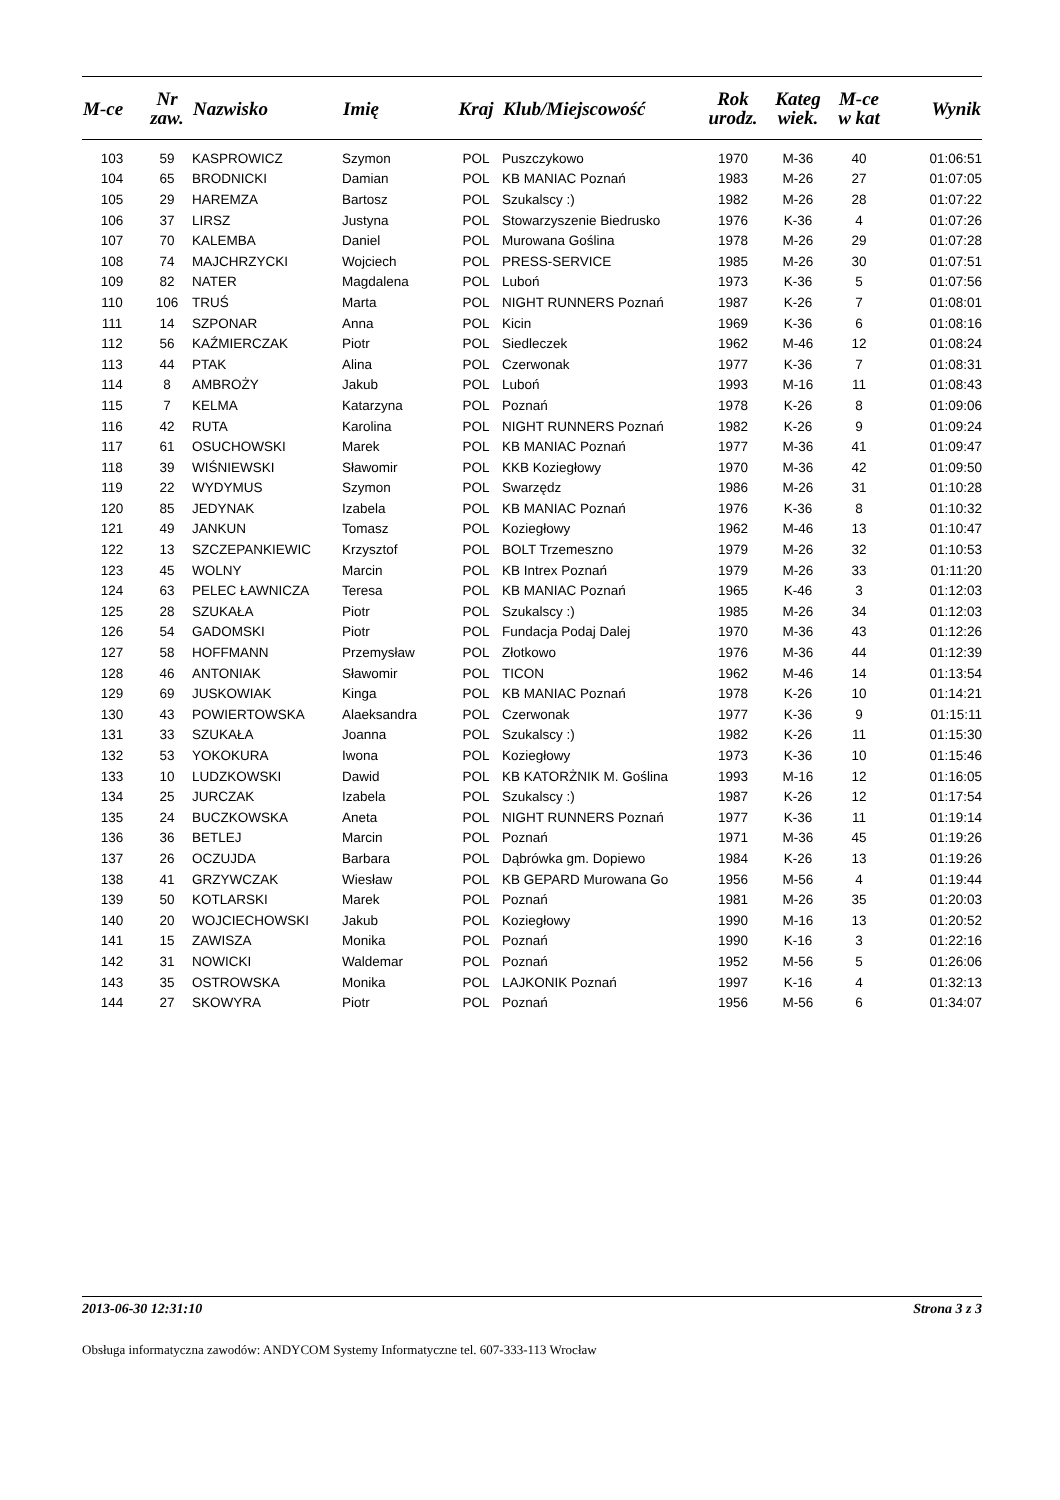| M-ce | Nr zaw. | Nazwisko | Imię | Kraj | Klub/Miejscowość | Rok urodz. | Kateg wiek. | M-ce w kat | Wynik |
| --- | --- | --- | --- | --- | --- | --- | --- | --- | --- |
| 103 | 59 | KASPROWICZ | Szymon | POL | Puszczykowo | 1970 | M-36 | 40 | 01:06:51 |
| 104 | 65 | BRODNICKI | Damian | POL | KB MANIAC Poznań | 1983 | M-26 | 27 | 01:07:05 |
| 105 | 29 | HAREMZA | Bartosz | POL | Szukalscy :) | 1982 | M-26 | 28 | 01:07:22 |
| 106 | 37 | LIRSZ | Justyna | POL | Stowarzyszenie Biedrusko | 1976 | K-36 | 4 | 01:07:26 |
| 107 | 70 | KALEMBA | Daniel | POL | Murowana Goślina | 1978 | M-26 | 29 | 01:07:28 |
| 108 | 74 | MAJCHRZYCKI | Wojciech | POL | PRESS-SERVICE | 1985 | M-26 | 30 | 01:07:51 |
| 109 | 82 | NATER | Magdalena | POL | Luboń | 1973 | K-36 | 5 | 01:07:56 |
| 110 | 106 | TRUŚ | Marta | POL | NIGHT RUNNERS Poznań | 1987 | K-26 | 7 | 01:08:01 |
| 111 | 14 | SZPONAR | Anna | POL | Kicin | 1969 | K-36 | 6 | 01:08:16 |
| 112 | 56 | KAŹMIERCZAK | Piotr | POL | Siedleczek | 1962 | M-46 | 12 | 01:08:24 |
| 113 | 44 | PTAK | Alina | POL | Czerwonak | 1977 | K-36 | 7 | 01:08:31 |
| 114 | 8 | AMBROŻY | Jakub | POL | Luboń | 1993 | M-16 | 11 | 01:08:43 |
| 115 | 7 | KELMA | Katarzyna | POL | Poznań | 1978 | K-26 | 8 | 01:09:06 |
| 116 | 42 | RUTA | Karolina | POL | NIGHT RUNNERS Poznań | 1982 | K-26 | 9 | 01:09:24 |
| 117 | 61 | OSUCHOWSKI | Marek | POL | KB MANIAC Poznań | 1977 | M-36 | 41 | 01:09:47 |
| 118 | 39 | WIŚNIEWSKI | Sławomir | POL | KKB Koziegłowy | 1970 | M-36 | 42 | 01:09:50 |
| 119 | 22 | WYDYMUS | Szymon | POL | Swarzędz | 1986 | M-26 | 31 | 01:10:28 |
| 120 | 85 | JEDYNAK | Izabela | POL | KB MANIAC Poznań | 1976 | K-36 | 8 | 01:10:32 |
| 121 | 49 | JANKUN | Tomasz | POL | Koziegłowy | 1962 | M-46 | 13 | 01:10:47 |
| 122 | 13 | SZCZEPANKIEWIC | Krzysztof | POL | BOLT Trzemeszno | 1979 | M-26 | 32 | 01:10:53 |
| 123 | 45 | WOLNY | Marcin | POL | KB Intrex Poznań | 1979 | M-26 | 33 | 01:11:20 |
| 124 | 63 | PELEC ŁAWNICZA | Teresa | POL | KB MANIAC Poznań | 1965 | K-46 | 3 | 01:12:03 |
| 125 | 28 | SZUKAŁA | Piotr | POL | Szukalscy :) | 1985 | M-26 | 34 | 01:12:03 |
| 126 | 54 | GADOMSKI | Piotr | POL | Fundacja Podaj Dalej | 1970 | M-36 | 43 | 01:12:26 |
| 127 | 58 | HOFFMANN | Przemysław | POL | Złotkowo | 1976 | M-36 | 44 | 01:12:39 |
| 128 | 46 | ANTONIAK | Sławomir | POL | TICON | 1962 | M-46 | 14 | 01:13:54 |
| 129 | 69 | JUSKOWIAK | Kinga | POL | KB MANIAC Poznań | 1978 | K-26 | 10 | 01:14:21 |
| 130 | 43 | POWIERTOWSKA | Alaeksandra | POL | Czerwonak | 1977 | K-36 | 9 | 01:15:11 |
| 131 | 33 | SZUKAŁA | Joanna | POL | Szukalscy :) | 1982 | K-26 | 11 | 01:15:30 |
| 132 | 53 | YOKOKURA | Iwona | POL | Koziegłowy | 1973 | K-36 | 10 | 01:15:46 |
| 133 | 10 | LUDZKOWSKI | Dawid | POL | KB KATORŻNIK M. Goślina | 1993 | M-16 | 12 | 01:16:05 |
| 134 | 25 | JURCZAK | Izabela | POL | Szukalscy :) | 1987 | K-26 | 12 | 01:17:54 |
| 135 | 24 | BUCZKOWSKA | Aneta | POL | NIGHT RUNNERS Poznań | 1977 | K-36 | 11 | 01:19:14 |
| 136 | 36 | BETLEJ | Marcin | POL | Poznań | 1971 | M-36 | 45 | 01:19:26 |
| 137 | 26 | OCZUJDA | Barbara | POL | Dąbrówka gm. Dopiewo | 1984 | K-26 | 13 | 01:19:26 |
| 138 | 41 | GRZYWCZAK | Wiesław | POL | KB GEPARD Murowana Go | 1956 | M-56 | 4 | 01:19:44 |
| 139 | 50 | KOTLARSKI | Marek | POL | Poznań | 1981 | M-26 | 35 | 01:20:03 |
| 140 | 20 | WOJCIECHOWSKI | Jakub | POL | Koziegłowy | 1990 | M-16 | 13 | 01:20:52 |
| 141 | 15 | ZAWISZA | Monika | POL | Poznań | 1990 | K-16 | 3 | 01:22:16 |
| 142 | 31 | NOWICKI | Waldemar | POL | Poznań | 1952 | M-56 | 5 | 01:26:06 |
| 143 | 35 | OSTROWSKA | Monika | POL | LAJKONIK Poznań | 1997 | K-16 | 4 | 01:32:13 |
| 144 | 27 | SKOWYRA | Piotr | POL | Poznań | 1956 | M-56 | 6 | 01:34:07 |
2013-06-30 12:31:10 Strona 3 z 3
Obsługa informatyczna zawodów: ANDYCOM Systemy Informatyczne tel. 607-333-113 Wrocław